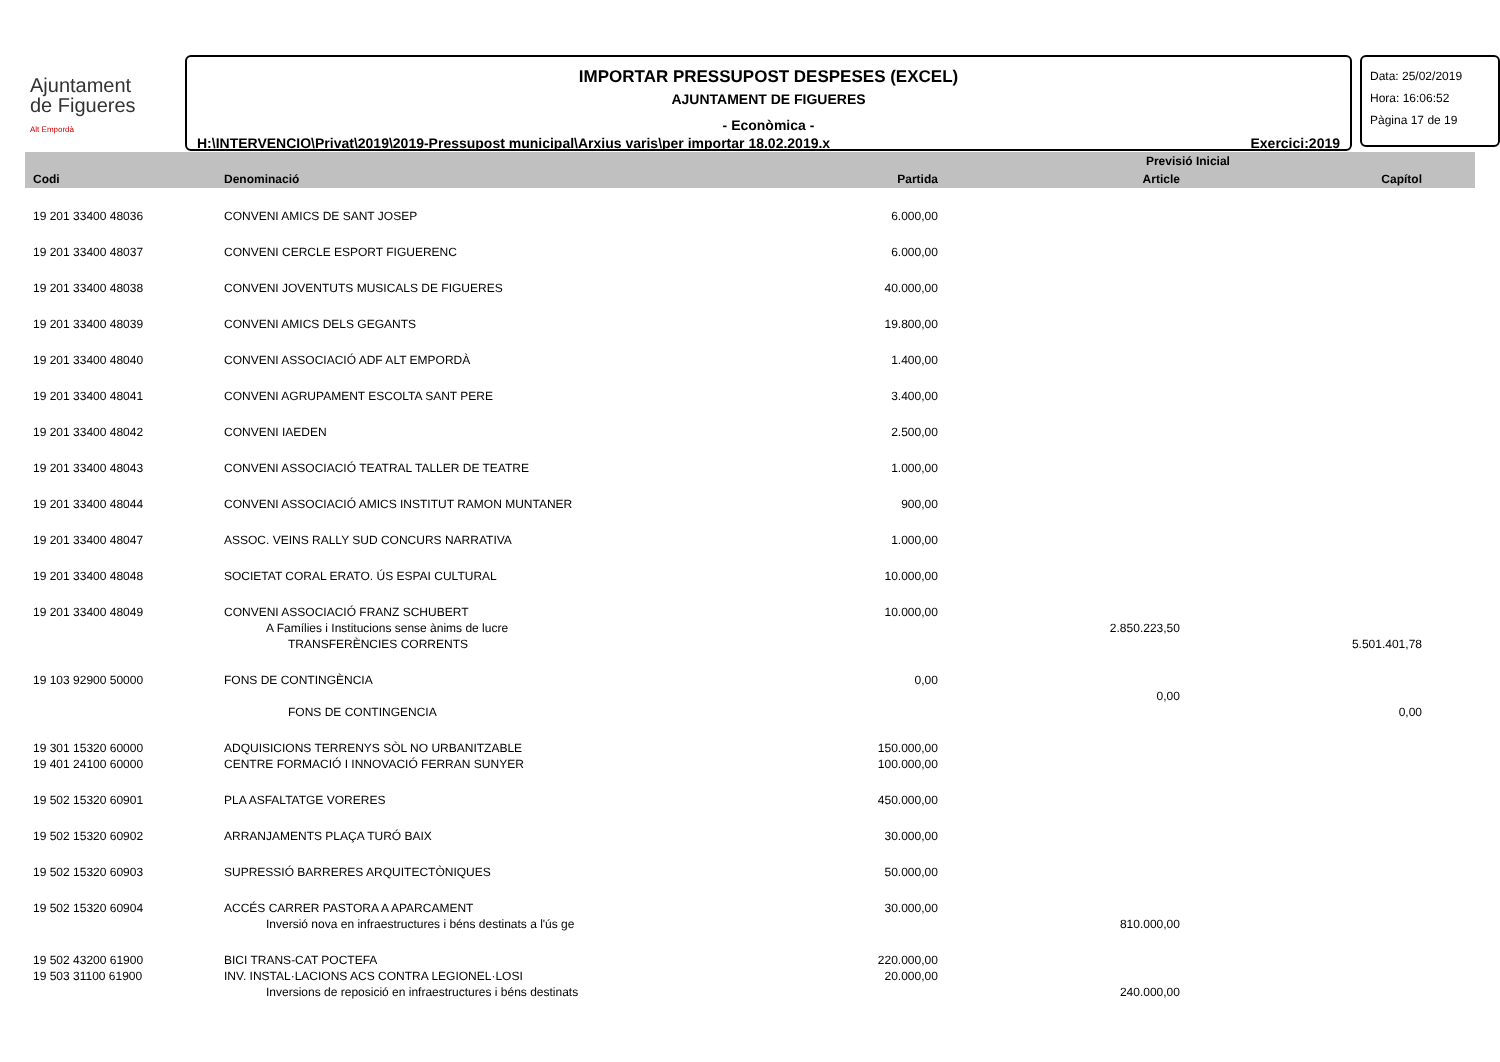Ajuntament
de Figueres
Alt Empordà
IMPORTAR PRESSUPOST DESPESES (EXCEL)
AJUNTAMENT DE FIGUERES
- Econòmica -
H:\INTERVENCIO\Privat\2019\2019-Pressupost municipal\Arxius varis\per importar 18.02.2019.x Exercici:2019
Data: 25/02/2019
Hora: 16:06:52
Pàgina 17 de 19
| Codi | Denominació | | Previsió Inicial | | |
| --- | --- | --- | --- | --- | --- |
| | | Partida | Article | Capítol | |
| 19 201 33400 48036 | CONVENI AMICS DE SANT JOSEP | 6.000,00 | | | |
| 19 201 33400 48037 | CONVENI CERCLE ESPORT FIGUERENC | 6.000,00 | | | |
| 19 201 33400 48038 | CONVENI JOVENTUTS MUSICALS DE FIGUERES | 40.000,00 | | | |
| 19 201 33400 48039 | CONVENI AMICS DELS GEGANTS | 19.800,00 | | | |
| 19 201 33400 48040 | CONVENI ASSOCIACIÓ ADF ALT EMPORDÀ | 1.400,00 | | | |
| 19 201 33400 48041 | CONVENI AGRUPAMENT ESCOLTA SANT PERE | 3.400,00 | | | |
| 19 201 33400 48042 | CONVENI IAEDEN | 2.500,00 | | | |
| 19 201 33400 48043 | CONVENI ASSOCIACIÓ TEATRAL TALLER DE TEATRE | 1.000,00 | | | |
| 19 201 33400 48044 | CONVENI ASSOCIACIÓ AMICS INSTITUT RAMON MUNTANER | 900,00 | | | |
| 19 201 33400 48047 | ASSOC. VEINS RALLY SUD CONCURS NARRATIVA | 1.000,00 | | | |
| 19 201 33400 48048 | SOCIETAT CORAL ERATO. ÚS ESPAI CULTURAL | 10.000,00 | | | |
| 19 201 33400 48049 | CONVENI ASSOCIACIÓ FRANZ SCHUBERT | 10.000,00 | | | |
| | A Famílies i Institucions sense ànims de lucre | | 2.850.223,50 | | |
| | TRANSFERÈNCIES CORRENTS | | | 5.501.401,78 | |
| 19 103 92900 50000 | FONS DE CONTINGÈNCIA | 0,00 | | | |
| | | | 0,00 | | |
| | FONS DE CONTINGENCIA | | | 0,00 | |
| 19 301 15320 60000 | ADQUISICIONS TERRENYS SÒL NO URBANITZABLE | 150.000,00 | | | |
| 19 401 24100 60000 | CENTRE FORMACIÓ I INNOVACIÓ FERRAN SUNYER | 100.000,00 | | | |
| 19 502 15320 60901 | PLA ASFALTATGE VORERES | 450.000,00 | | | |
| 19 502 15320 60902 | ARRANJAMENTS PLAÇA TURÓ BAIX | 30.000,00 | | | |
| 19 502 15320 60903 | SUPRESSIÓ BARRERES ARQUITECTÒNIQUES | 50.000,00 | | | |
| 19 502 15320 60904 | ACCÉS CARRER PASTORA A APARCAMENT | 30.000,00 | | | |
| | Inversió nova en infraestructures i béns destinats a l'ús ge | | 810.000,00 | | |
| 19 502 43200 61900 | BICI TRANS-CAT POCTEFA | 220.000,00 | | | |
| 19 503 31100 61900 | INV. INSTAL·LACIONS ACS CONTRA LEGIONEL·LOSI | 20.000,00 | | | |
| | Inversions de reposició en infraestructures i béns destinats | | 240.000,00 | | |